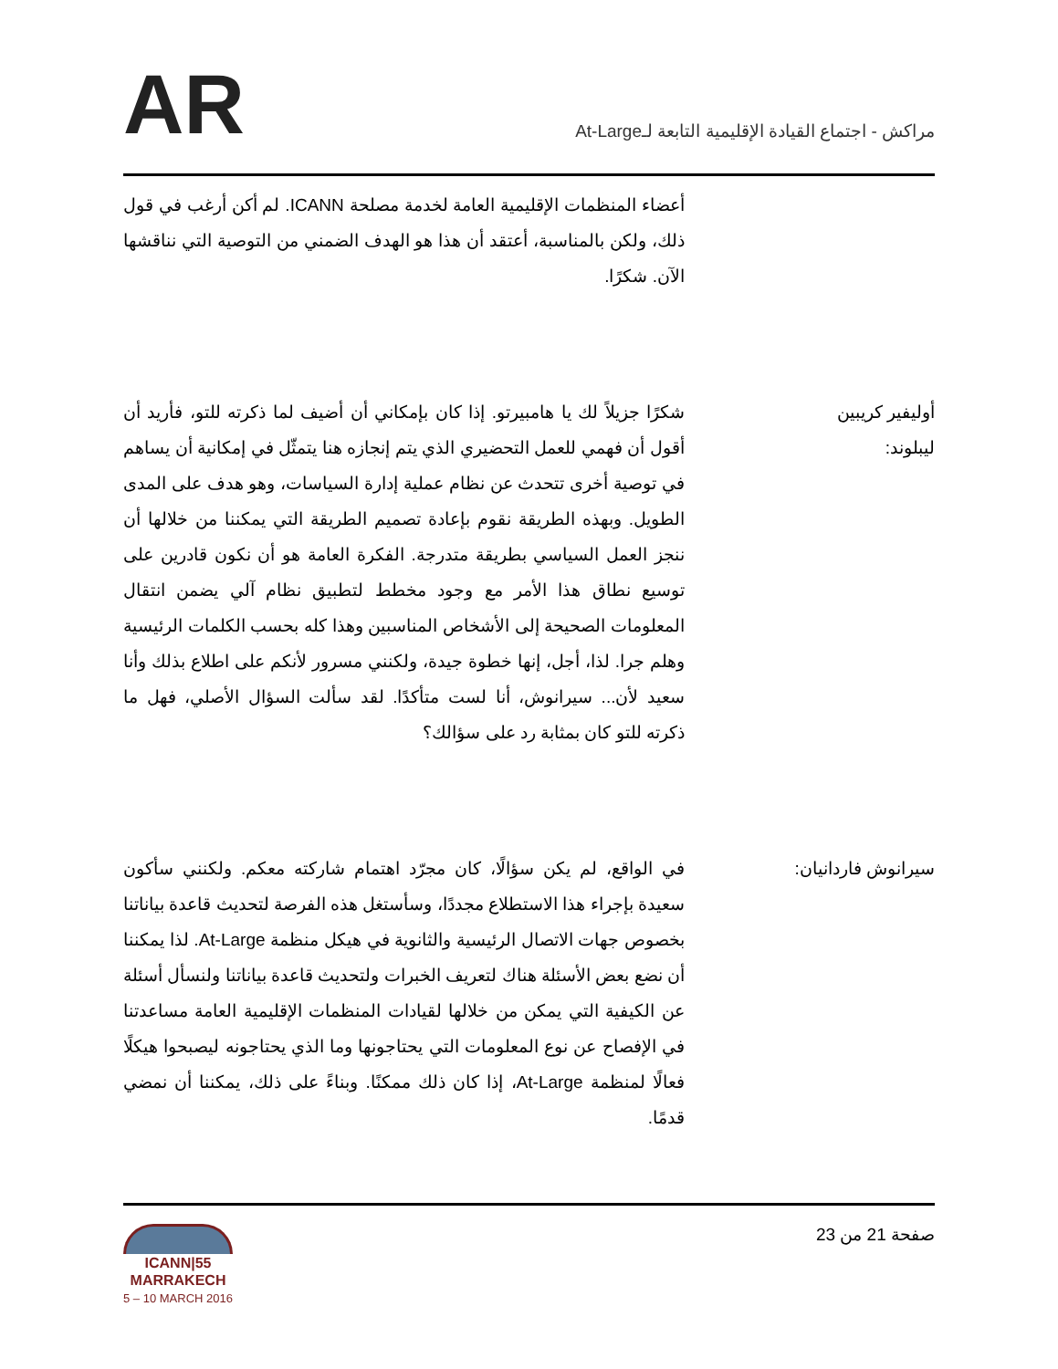AR
مراكش - اجتماع القيادة الإقليمية التابعة لـAt-Large
أعضاء المنظمات الإقليمية العامة لخدمة مصلحة ICANN. لم أكن أرغب في قول ذلك، ولكن بالمناسبة، أعتقد أن هذا هو الهدف الضمني من التوصية التي نناقشها الآن. شكرًا.
أوليفير كريبين ليبلوند:
شكرًا جزيلاً لك يا هامبيرتو. إذا كان بإمكاني أن أضيف لما ذكرته للتو، فأريد أن أقول أن فهمي للعمل التحضيري الذي يتم إنجازه هنا يتمثّل في إمكانية أن يساهم في توصية أخرى تتحدث عن نظام عملية إدارة السياسات، وهو هدف على المدى الطويل. وبهذه الطريقة نقوم بإعادة تصميم الطريقة التي يمكننا من خلالها أن ننجز العمل السياسي بطريقة متدرجة. الفكرة العامة هو أن نكون قادرين على توسيع نطاق هذا الأمر مع وجود مخطط لتطبيق نظام آلي يضمن انتقال المعلومات الصحيحة إلى الأشخاص المناسبين وهذا كله بحسب الكلمات الرئيسية وهلم جرا. لذا، أجل، إنها خطوة جيدة، ولكنني مسرور لأنكم على اطلاع بذلك وأنا سعيد لأن... سيرانوش، أنا لست متأكدًا. لقد سألت السؤال الأصلي، فهل ما ذكرته للتو كان بمثابة رد على سؤالك؟
سيرانوش فاردانيان:
في الواقع، لم يكن سؤالًا، كان مجرّد اهتمام شاركته معكم. ولكنني سأكون سعيدة بإجراء هذا الاستطلاع مجددًا، وسأستغل هذه الفرصة لتحديث قاعدة بياناتنا بخصوص جهات الاتصال الرئيسية والثانوية في هيكل منظمة At-Large. لذا يمكننا أن نضع بعض الأسئلة هناك لتعريف الخبرات ولتحديث قاعدة بياناتنا ولنسأل أسئلة عن الكيفية التي يمكن من خلالها لقيادات المنظمات الإقليمية العامة مساعدتنا في الإفصاح عن نوع المعلومات التي يحتاجونها وما الذي يحتاجونه ليصبحوا هيكلًا فعالًا لمنظمة At-Large، إذا كان ذلك ممكنًا. وبناءً على ذلك، يمكننا أن نمضي قدمًا.
ICANN|55
MARRAKECH
5 – 10 MARCH 2016
صفحة 21 من 23